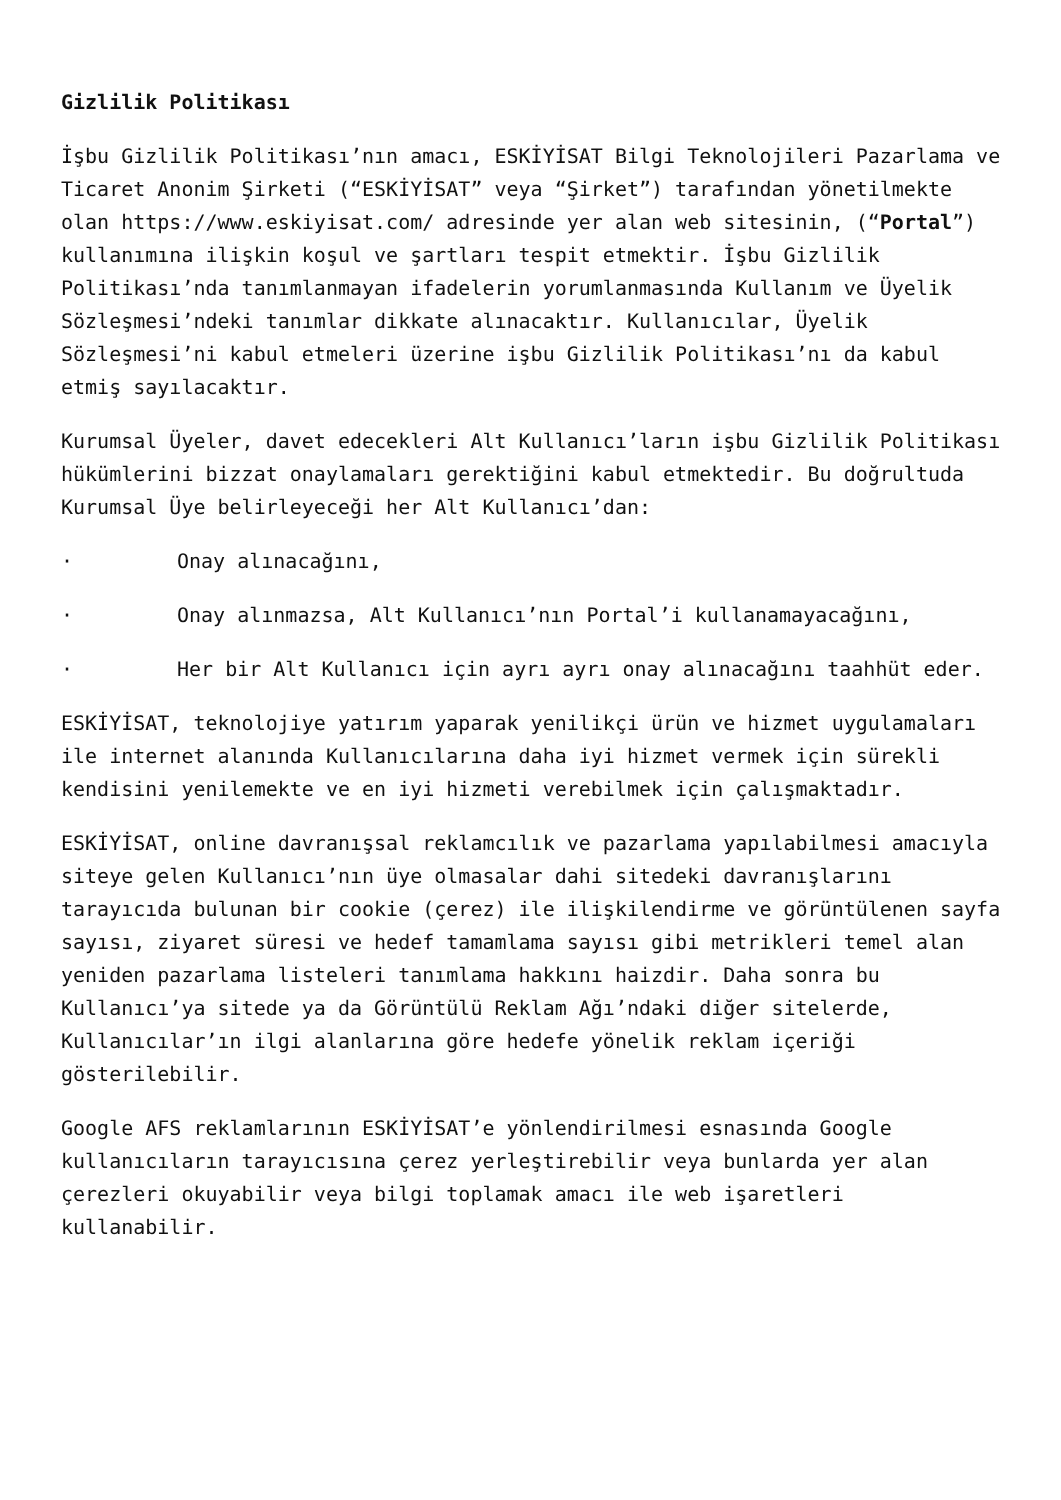Gizlilik Politikası
İşbu Gizlilik Politikası’nın amacı, ESKİYİSAT Bilgi Teknolojileri Pazarlama ve Ticaret Anonim Şirketi (“ESKİYİSAT” veya “Şirket”) tarafından yönetilmekte olan https://www.eskiyisat.com/ adresinde yer alan web sitesinin, (“Portal”) kullanımına ilişkin koşul ve şartları tespit etmektir. İşbu Gizlilik Politikası’nda tanımlanmayan ifadelerin yorumlanmasında Kullanım ve Üyelik Sözleşmesi’ndeki tanımlar dikkate alınacaktır. Kullanıcılar, Üyelik Sözleşmesi’ni kabul etmeleri üzerine işbu Gizlilik Politikası’nı da kabul etmiş sayılacaktır.
Kurumsal Üyeler, davet edecekleri Alt Kullanıcı’ların işbu Gizlilik Politikası hükümlerini bizzat onaylamaları gerektiğini kabul etmektedir. Bu doğrultuda Kurumsal Üye belirleyeceği her Alt Kullanıcı’dan:
· Onay alınacağını,
· Onay alınmazsa, Alt Kullanıcı’nın Portal’i kullanamayacağını,
· Her bir Alt Kullanıcı için ayrı ayrı onay alınacağını taahhüt eder.
ESKİYİSAT, teknolojiye yatırım yaparak yenilikçi ürün ve hizmet uygulamaları ile internet alanında Kullanıcılarına daha iyi hizmet vermek için sürekli kendisini yenilemekte ve en iyi hizmeti verebilmek için çalışmaktadır.
ESKİYİSAT, online davranışsal reklamcılık ve pazarlama yapılabilmesi amacıyla siteye gelen Kullanıcı’nın üye olmasalar dahi sitedeki davranışlarını tarayıcıda bulunan bir cookie (çerez) ile ilişkilendirme ve görüntülenen sayfa sayısı, ziyaret süresi ve hedef tamamlama sayısı gibi metrikleri temel alan yeniden pazarlama listeleri tanımlama hakkını haizdir. Daha sonra bu Kullanıcı’ya sitede ya da Görüntülü Reklam Ağı’ndaki diğer sitelerde, Kullanıcılar’ın ilgi alanlarına göre hedefe yönelik reklam içeriği gösterilebilir.
Google AFS reklamlarının ESKİYİSAT’e yönlendirilmesi esnasında Google kullanıcıların tarayıcısına çerez yerleştirebilir veya bunlarda yer alan çerezleri okuyabilir veya bilgi toplamak amacı ile web işaretleri kullanabilir.